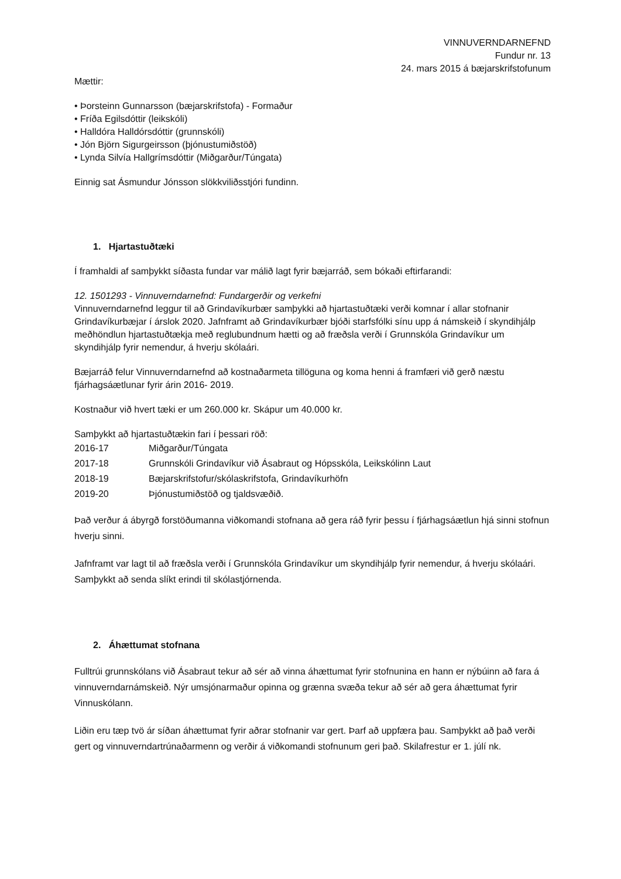VINNUVERNDARNEFND
Fundur nr. 13
24. mars 2015 á bæjarskrifstofunum
Mættir:
• Þorsteinn Gunnarsson (bæjarskrifstofa) - Formaður
• Fríða Egilsdóttir (leikskóli)
• Halldóra Halldórsdóttir (grunnskóli)
• Jón Björn Sigurgeirsson (þjónustumiðstöð)
• Lynda Silvía Hallgrímsdóttir (Miðgarður/Túngata)
Einnig sat Ásmundur Jónsson slökkviliðsstjóri fundinn.
1. Hjartastuðtæki
Í framhaldi af samþykkt síðasta fundar var málið lagt fyrir bæjarráð, sem bókaði eftirfarandi:
12. 1501293 - Vinnuverndarnefnd: Fundargerðir og verkefni
Vinnuverndarnefnd leggur til að Grindavíkurbær samþykki að hjartastuðtæki verði komnar í allar stofnanir Grindavíkurbæjar í árslok 2020. Jafnframt að Grindavíkurbær bjóði starfsfólki sínu upp á námskeið í skyndihjálp meðhöndlun hjartastuðtækja með reglubundnum hætti og að fræðsla verði í Grunnskóla Grindavíkur um skyndihjálp fyrir nemendur, á hverju skólaári.
Bæjarráð felur Vinnuverndarnefnd að kostnaðarmeta tillöguna og koma henni á framfæri við gerð næstu fjárhagsáætlunar fyrir árin 2016- 2019.
Kostnaður við hvert tæki er um 260.000 kr. Skápur um 40.000 kr.
Samþykkt að hjartastuðtækin fari í þessari röð:
| 2016-17 | Miðgarður/Túngata |
| 2017-18 | Grunnskóli Grindavíkur við Ásabraut og Hópsskóla, Leikskólinn Laut |
| 2018-19 | Bæjarskrifstofur/skólaskrifstofa, Grindavíkurhöfn |
| 2019-20 | Þjónustumiðstöð og tjaldsvæðið. |
Það verður á ábyrgð forstöðumanna viðkomandi stofnana að gera ráð fyrir þessu í fjárhagsáætlun hjá sinni stofnun hverju sinni.
Jafnframt var lagt til að fræðsla verði í Grunnskóla Grindavíkur um skyndihjálp fyrir nemendur, á hverju skólaári. Samþykkt að senda slíkt erindi til skólastjórnenda.
2. Áhættumat stofnana
Fulltrúi grunnskólans við Ásabraut tekur að sér að vinna áhættumat fyrir stofnunina en hann er nýbúinn að fara á vinnuverndarnámskeið. Nýr umsjónarmaður opinna og grænna svæða tekur að sér að gera áhættumat fyrir Vinnuskólann.
Liðin eru tæp tvö ár síðan áhættumat fyrir aðrar stofnanir var gert. Þarf að uppfæra þau. Samþykkt að það verði gert og vinnuverndartrúnaðarmenn og verðir á viðkomandi stofnunum geri það. Skilafrestur er 1. júlí nk.